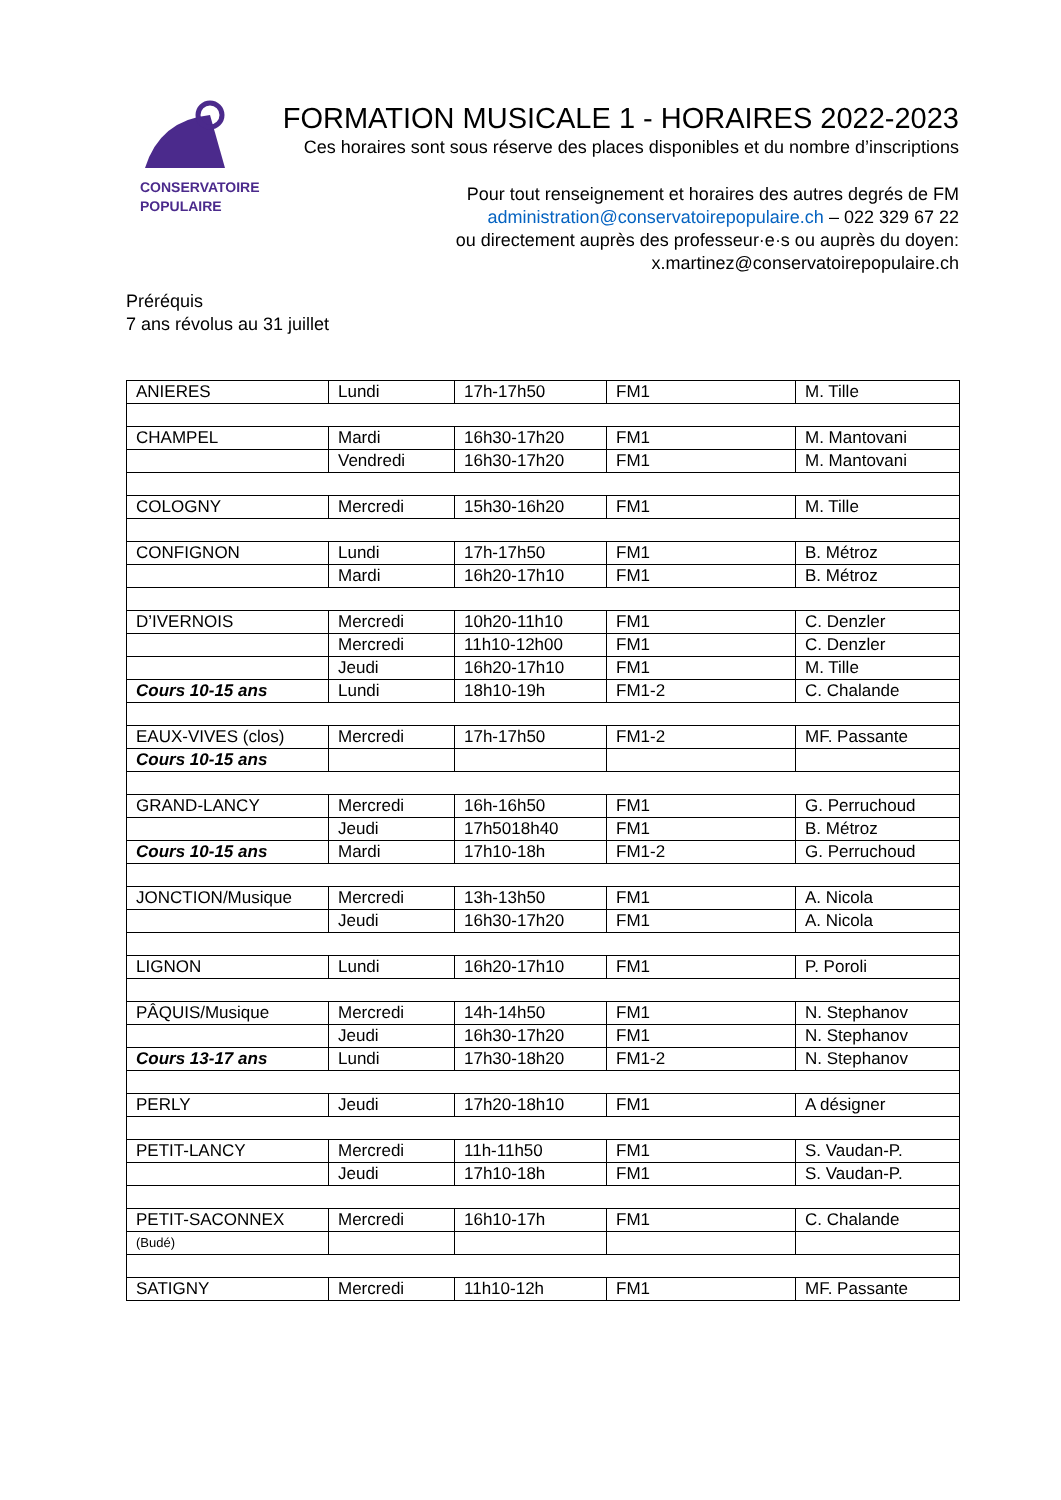CONSERVATOIRE
POPULAIRE
FORMATION MUSICALE 1 - HORAIRES 2022-2023
Ces horaires sont sous réserve des places disponibles et du nombre d’inscriptions
Pour tout renseignement et horaires des autres degrés de FM
administration@conservatoirepopulaire.ch – 022 329 67 22
ou directement auprès des professeur·e·s ou auprès du doyen:
x.martinez@conservatoirepopulaire.ch
Préréquis
7 ans révolus au 31 juillet
| ANIERES | Lundi | 17h-17h50 | FM1 | M. Tille |
| CHAMPEL | Mardi | 16h30-17h20 | FM1 | M. Mantovani |
| | Vendredi | 16h30-17h20 | FM1 | M. Mantovani |
| COLOGNY | Mercredi | 15h30-16h20 | FM1 | M. Tille |
| CONFIGNON | Lundi | 17h-17h50 | FM1 | B. Métroz |
| | Mardi | 16h20-17h10 | FM1 | B. Métroz |
| D’IVERNOIS | Mercredi | 10h20-11h10 | FM1 | C. Denzler |
| | Mercredi | 11h10-12h00 | FM1 | C. Denzler |
| | Jeudi | 16h20-17h10 | FM1 | M. Tille |
| Cours 10-15 ans | Lundi | 18h10-19h | FM1-2 | C. Chalande |
| EAUX-VIVES (clos) | Mercredi | 17h-17h50 | FM1-2 | MF. Passante |
| Cours 10-15 ans | | | | |
| GRAND-LANCY | Mercredi | 16h-16h50 | FM1 | G. Perruchoud |
| | Jeudi | 17h5018h40 | FM1 | B. Métroz |
| Cours 10-15 ans | Mardi | 17h10-18h | FM1-2 | G. Perruchoud |
| JONCTION/Musique | Mercredi | 13h-13h50 | FM1 | A. Nicola |
| | Jeudi | 16h30-17h20 | FM1 | A. Nicola |
| LIGNON | Lundi | 16h20-17h10 | FM1 | P. Poroli |
| PÂQUIS/Musique | Mercredi | 14h-14h50 | FM1 | N. Stephanov |
| | Jeudi | 16h30-17h20 | FM1 | N. Stephanov |
| Cours 13-17 ans | Lundi | 17h30-18h20 | FM1-2 | N. Stephanov |
| PERLY | Jeudi | 17h20-18h10 | FM1 | A désigner |
| PETIT-LANCY | Mercredi | 11h-11h50 | FM1 | S. Vaudan-P. |
| | Jeudi | 17h10-18h | FM1 | S. Vaudan-P. |
| PETIT-SACONNEX | Mercredi | 16h10-17h | FM1 | C. Chalande |
| (Budé) | | | | |
| SATIGNY | Mercredi | 11h10-12h | FM1 | MF. Passante |